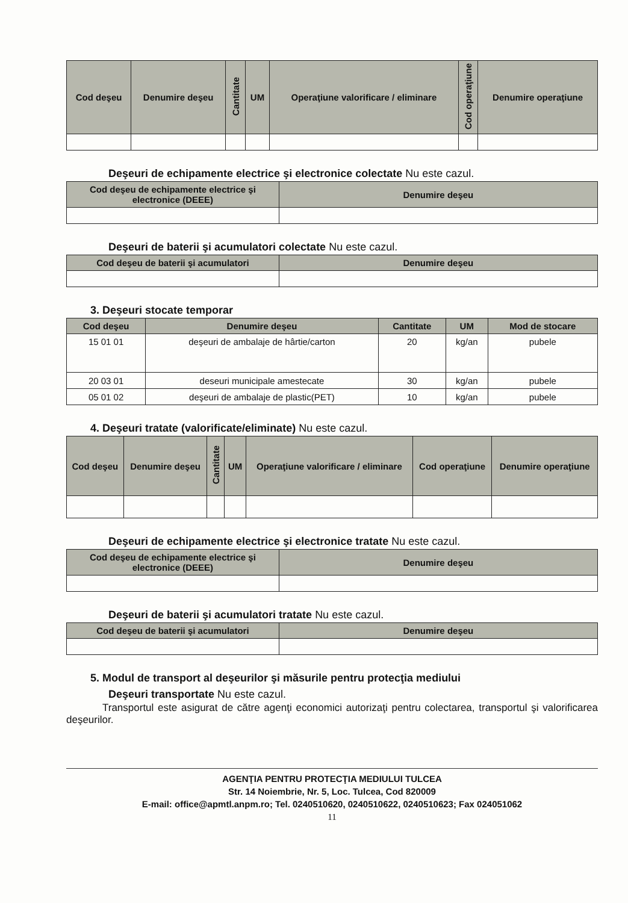| Cod deşeu | Denumire deşeu | Cantitate | UM | Operaţiune valorificare / eliminare | Cod operaţiune | Denumire operaţiune |
| --- | --- | --- | --- | --- | --- | --- |
Deşeuri de echipamente electrice şi electronice colectate Nu este cazul.
| Cod deşeu de echipamente electrice şi electronice (DEEE) | Denumire deşeu |
| --- | --- |
Deşeuri de baterii şi acumulatori colectate Nu este cazul.
| Cod deşeu de baterii şi acumulatori | Denumire deşeu |
| --- | --- |
3. Deşeuri stocate temporar
| Cod deşeu | Denumire deşeu | Cantitate | UM | Mod de stocare |
| --- | --- | --- | --- | --- |
| 15 01 01 | deşeuri de ambalaje de hârtie/carton | 20 | kg/an | pubele |
| 20 03 01 | deseuri municipale amestecate | 30 | kg/an | pubele |
| 05 01 02 | deşeuri de ambalaje de plastic(PET) | 10 | kg/an | pubele |
4. Deşeuri tratate (valorificate/eliminate) Nu este cazul.
| Cod deşeu | Denumire deşeu | Cantitate | UM | Operaţiune valorificare / eliminare | Cod operaţiune | Denumire operaţiune |
| --- | --- | --- | --- | --- | --- | --- |
Deşeuri de echipamente electrice şi electronice tratate Nu este cazul.
| Cod deşeu de echipamente electrice şi electronice (DEEE) | Denumire deşeu |
| --- | --- |
Deşeuri de baterii şi acumulatori tratate Nu este cazul.
| Cod deşeu de baterii şi acumulatori | Denumire deşeu |
| --- | --- |
5. Modul de transport al deşeurilor şi măsurile pentru protecţia mediului
Deşeuri transportate Nu este cazul.
Transportul este asigurat de către agenţi economici autorizaţi pentru colectarea, transportul şi valorificarea deşeurilor.
AGENŢIA PENTRU PROTECŢIA MEDIULUI TULCEA
Str. 14 Noiembrie, Nr. 5, Loc. Tulcea, Cod 820009
E-mail: office@apmtl.anpm.ro; Tel. 0240510620, 0240510622, 0240510623; Fax 024051062
11